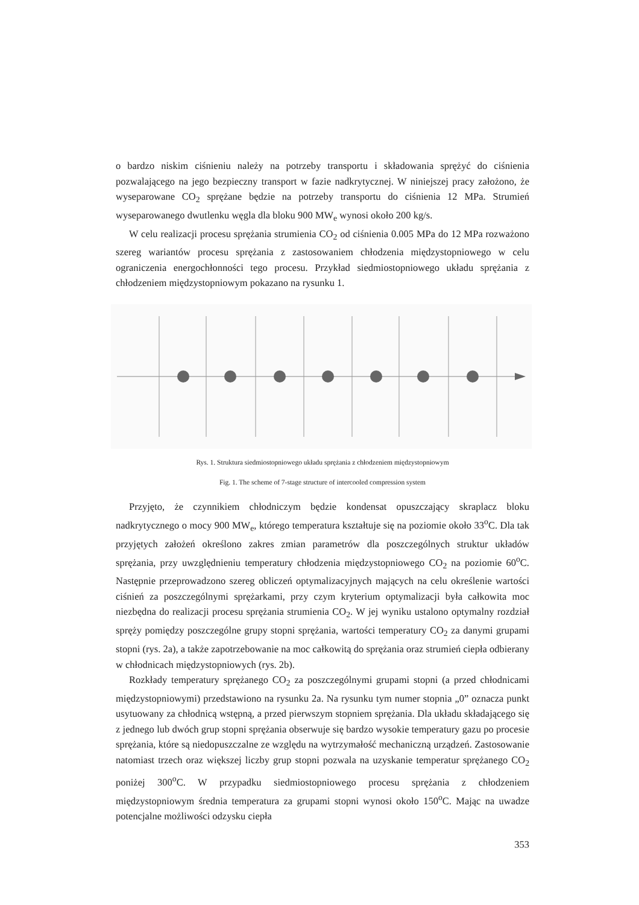o bardzo niskim ciśnieniu należy na potrzeby transportu i składowania sprężyć do ciśnienia pozwalającego na jego bezpieczny transport w fazie nadkrytycznej. W niniejszej pracy założono, że wyseparowane CO<sub>2</sub> sprężane będzie na potrzeby transportu do ciśnienia 12 MPa. Strumień wyseparowanego dwutlenku węgla dla bloku 900 MW<sub>e</sub> wynosi około 200 kg/s.
W celu realizacji procesu sprężania strumienia CO<sub>2</sub> od ciśnienia 0.005 MPa do 12 MPa rozważono szereg wariantów procesu sprężania z zastosowaniem chłodzenia międzystopniowego w celu ograniczenia energochłonności tego procesu. Przykład siedmiostopniowego układu sprężania z chłodzeniem międzystopniowym pokazano na rysunku 1.
Rys. 1. Struktura siedmiostopniowego układu sprężania z chłodzeniem międzystopniowym
Fig. 1. The scheme of 7-stage structure of intercooled compression system
Przyjęto, że czynnikiem chłodniczym będzie kondensat opuszczający skraplacz bloku nadkrytycznego o mocy 900 MW<sub>e</sub>, którego temperatura kształtuje się na poziomie około 33<sup>o</sup>C. Dla tak przyjętych założeń określono zakres zmian parametrów dla poszczególnych struktur układów sprężania, przy uwzględnieniu temperatury chłodzenia międzystopniowego CO<sub>2</sub> na poziomie 60<sup>o</sup>C. Następnie przeprowadzono szereg obliczeń optymalizacyjnych mających na celu określenie wartości ciśnień za poszczególnymi sprężarkami, przy czym kryterium optymalizacji była całkowita moc niezbędna do realizacji procesu sprężania strumienia CO<sub>2</sub>. W jej wyniku ustalono optymalny rozdział spręży pomiędzy poszczególne grupy stopni sprężania, wartości temperatury CO<sub>2</sub> za danymi grupami stopni (rys. 2a), a także zapotrzebowanie na moc całkowitą do sprężania oraz strumień ciepła odbierany w chłodnicach międzystopniowych (rys. 2b).
Rozkłady temperatury sprężanego CO<sub>2</sub> za poszczególnymi grupami stopni (a przed chłodnicami międzystopniowymi) przedstawiono na rysunku 2a. Na rysunku tym numer stopnia „0” oznacza punkt usytuowany za chłodnicą wstępną, a przed pierwszym stopniem sprężania. Dla układu składającego się z jednego lub dwóch grup stopni sprężania obserwuje się bardzo wysokie temperatury gazu po procesie sprężania, które są niedopuszczalne ze względu na wytrzymałość mechaniczną urządzeń. Zastosowanie natomiast trzech oraz większej liczby grup stopni pozwala na uzyskanie temperatur sprężanego CO<sub>2</sub> poniżej 300<sup>o</sup>C. W przypadku siedmiostopniowego procesu sprężania z chłodzeniem międzystopniowym średnia temperatura za grupami stopni wynosi około 150<sup>o</sup>C. Mając na uwadze potencjalne możliwości odzysku ciepła
353